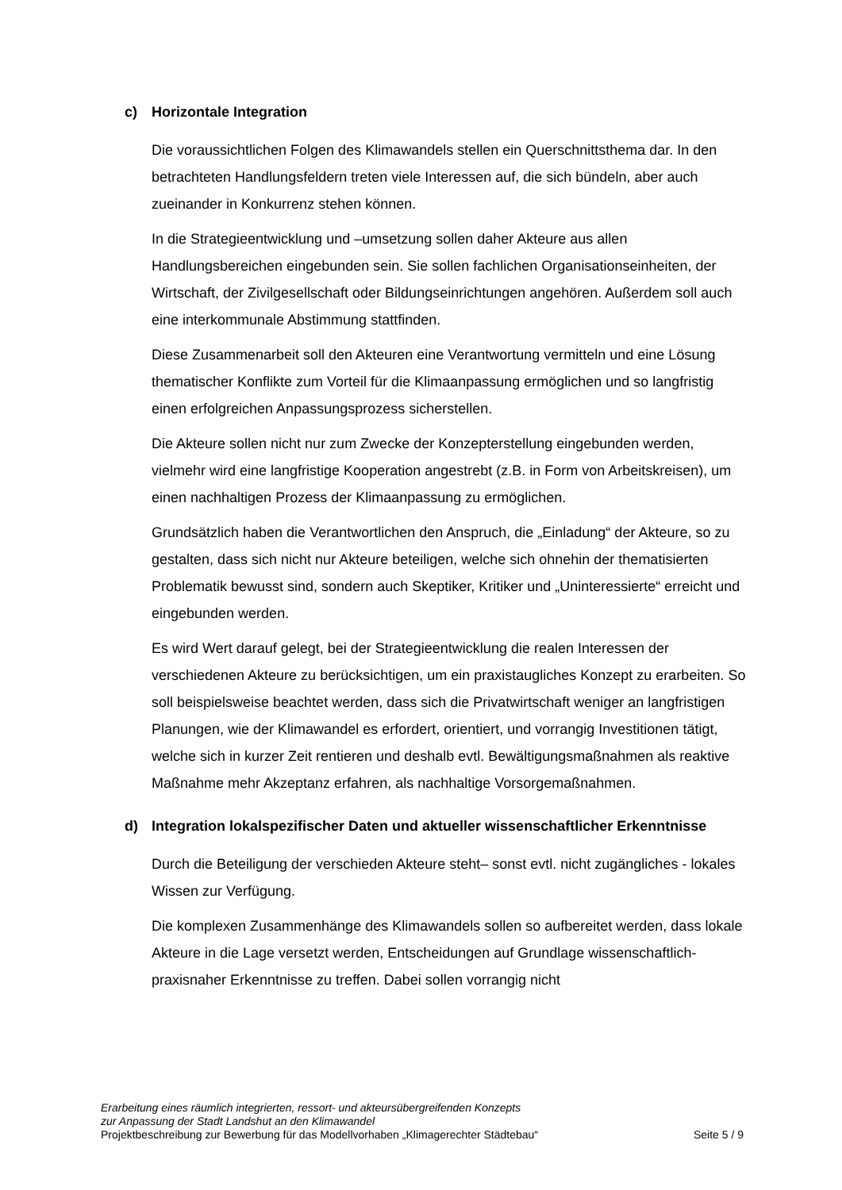c) Horizontale Integration
Die voraussichtlichen Folgen des Klimawandels stellen ein Querschnittsthema dar. In den betrachteten Handlungsfeldern treten viele Interessen auf, die sich bündeln, aber auch zueinander in Konkurrenz stehen können.
In die Strategieentwicklung und –umsetzung sollen daher Akteure aus allen Handlungsbereichen eingebunden sein. Sie sollen fachlichen Organisationseinheiten, der Wirtschaft, der Zivilgesellschaft oder Bildungseinrichtungen angehören. Außerdem soll auch eine interkommunale Abstimmung stattfinden.
Diese Zusammenarbeit soll den Akteuren eine Verantwortung vermitteln und eine Lösung thematischer Konflikte zum Vorteil für die Klimaanpassung ermöglichen und so langfristig einen erfolgreichen Anpassungsprozess sicherstellen.
Die Akteure sollen nicht nur zum Zwecke der Konzepterstellung eingebunden werden, vielmehr wird eine langfristige Kooperation angestrebt (z.B. in Form von Arbeitskreisen), um einen nachhaltigen Prozess der Klimaanpassung zu ermöglichen.
Grundsätzlich haben die Verantwortlichen den Anspruch, die „Einladung“ der Akteure, so zu gestalten, dass sich nicht nur Akteure beteiligen, welche sich ohnehin der thematisierten Problematik bewusst sind, sondern auch Skeptiker, Kritiker und „Uninteressierte“ erreicht und eingebunden werden.
Es wird Wert darauf gelegt, bei der Strategieentwicklung die realen Interessen der verschiedenen Akteure zu berücksichtigen, um ein praxistaugliches Konzept zu erarbeiten. So soll beispielsweise beachtet werden, dass sich die Privatwirtschaft weniger an langfristigen Planungen, wie der Klimawandel es erfordert, orientiert, und vorrangig Investitionen tätigt, welche sich in kurzer Zeit rentieren und deshalb evtl. Bewältigungsmaßnahmen als reaktive Maßnahme mehr Akzeptanz erfahren, als nachhaltige Vorsorgemaßnahmen.
d) Integration lokalspezifischer Daten und aktueller wissenschaftlicher Erkenntnisse
Durch die Beteiligung der verschieden Akteure steht– sonst evtl. nicht zugängliches - lokales Wissen zur Verfügung.
Die komplexen Zusammenhänge des Klimawandels sollen so aufbereitet werden, dass lokale Akteure in die Lage versetzt werden, Entscheidungen auf Grundlage wissenschaftlich-praxisnaher Erkenntnisse zu treffen. Dabei sollen vorrangig nicht
Erarbeitung eines räumlich integrierten, ressort- und akteursübergreifenden Konzepts
zur Anpassung der Stadt Landshut an den Klimawandel
Projektbeschreibung zur Bewerbung für das Modellvorhaben „Klimagerechter Städtebau“ Seite 5 / 9